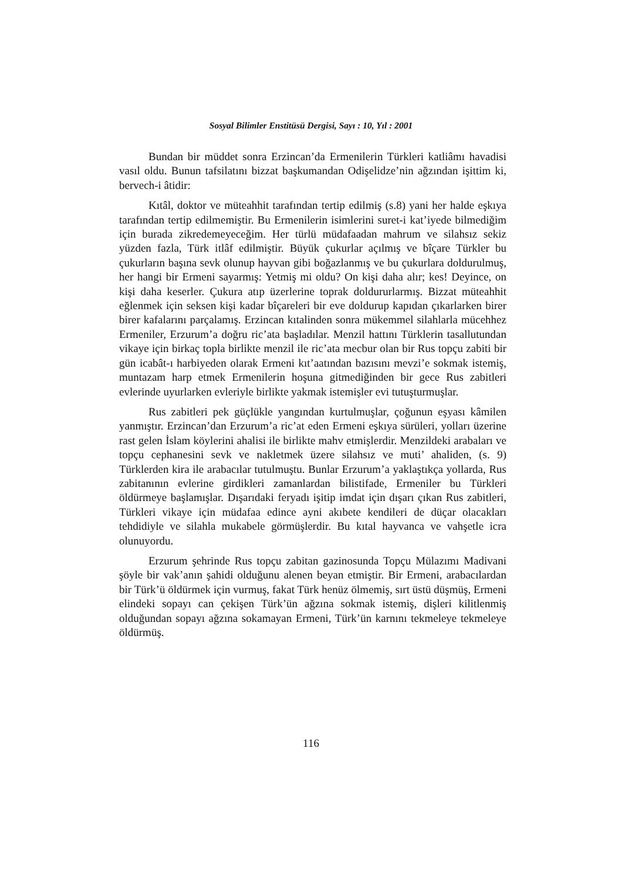Sosyal Bilimler Enstitüsü Dergisi, Sayı : 10, Yıl : 2001
Bundan bir müddet sonra Erzincan’da Ermenilerin Türkleri katliâmı havadisi vasıl oldu. Bunun tafsilatını bizzat başkumandan Odişelidze’nin ağzından işittim ki, bervech-i âtidir:
Kıtâl, doktor ve müteahhit tarafından tertip edilmiş (s.8) yani her halde eşkıya tarafından tertip edilmemiştir. Bu Ermenilerin isimlerini suret-i kat’iyede bilmediğim için burada zikredemeyeceğim. Her türlü müdafaadan mahrum ve silahsız sekiz yüzden fazla, Türk itlâf edilmiştir. Büyük çukurlar açılmış ve bîçare Türkler bu çukurların başına sevk olunup hayvan gibi boğazlanmış ve bu çukurlara doldurulmuş, her hangi bir Ermeni sayarmış: Yetmiş mi oldu? On kişi daha alır; kes! Deyince, on kişi daha keserler. Çukura atıp üzerlerine toprak doldururlarmış. Bizzat müteahhit eğlenmek için seksen kişi kadar bîçareleri bir eve doldurup kapıdan çıkarlarken birer birer kafalarını parçalamış. Erzincan kıtalinden sonra mükemmel silahlarla mücehhez Ermeniler, Erzurum’a doğru ric’ata başladılar. Menzil hattını Türklerin tasallutundan vikaye için birkaç topla birlikte menzil ile ric’ata mecbur olan bir Rus topçu zabiti bir gün icabât-ı harbiyeden olarak Ermeni kıt’aatından bazısını mevzi’e sokmak istemiş, muntazam harp etmek Ermenilerin hoşuna gitmediğinden bir gece Rus zabitleri evlerinde uyurlarken evleriyle birlikte yakmak istemişler evi tutuşturmuşlar.
Rus zabitleri pek güçlükle yangından kurtulmuşlar, çoğunun eşyası kâmilen yanmıştır. Erzincan’dan Erzurum’a ric’at eden Ermeni eşkıya sürüleri, yolları üzerine rast gelen İslam köylerini ahalisi ile birlikte mahv etmişlerdir. Menzildeki arabaları ve topçu cephanesini sevk ve nakletmek üzere silahsız ve muti’ ahaliden, (s. 9) Türklerden kira ile arabacılar tutulmuştu. Bunlar Erzurum’a yaklaştıkça yollarda, Rus zabitanının evlerine girdikleri zamanlardan bilistifade, Ermeniler bu Türkleri öldürmeye başlamışlar. Dışarıdaki feryadı işitip imdat için dışarı çıkan Rus zabitleri, Türkleri vikaye için müdafaa edince ayni akıbete kendileri de düçar olacakları tehdidiyle ve silahla mukabele görmüşlerdir. Bu kıtal hayvanca ve vahşetle icra olunuyordu.
Erzurum şehrinde Rus topçu zabitan gazinosunda Topçu Mülazımı Madivani şöyle bir vak’anın şahidi olduğunu alenen beyan etmiştir. Bir Ermeni, arabacılardan bir Türk’ü öldürmek için vurmuş, fakat Türk henüz ölmemiş, sırt üstü düşmüş, Ermeni elindeki sopayı can çekişen Türk’ün ağzına sokmak istemiş, dişleri kilitlenmiş olduğundan sopayı ağzına sokamayan Ermeni, Türk’ün karnını tekmeleye tekmeleye öldürmüş.
116